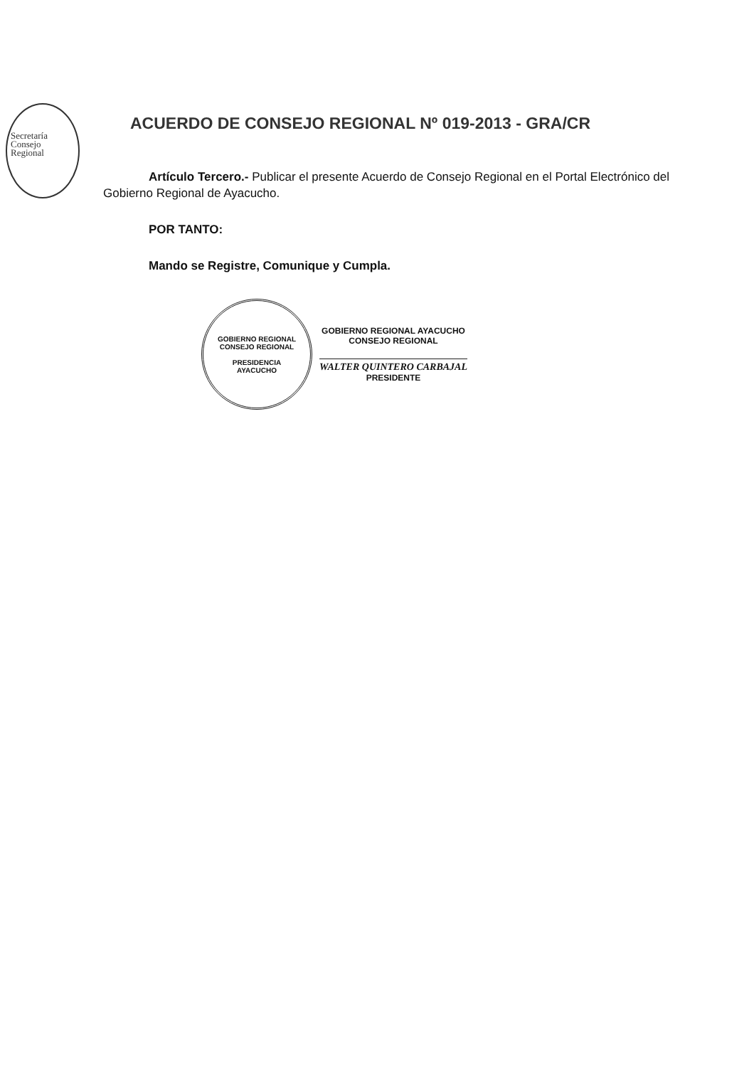Secretaría
Consejo
Regional
ACUERDO DE CONSEJO REGIONAL Nº 019-2013 - GRA/CR
Artículo Tercero.- Publicar el presente Acuerdo de Consejo Regional en el Portal Electrónico del Gobierno Regional de Ayacucho.
POR TANTO:
Mando se Registre, Comunique y Cumpla.
GOBIERNO REGIONAL
CONSEJO REGIONAL
PRESIDENCIA
AYACUCHO
GOBIERNO REGIONAL AYACUCHO
CONSEJO REGIONAL
WALTER QUINTERO CARBAJAL
PRESIDENTE